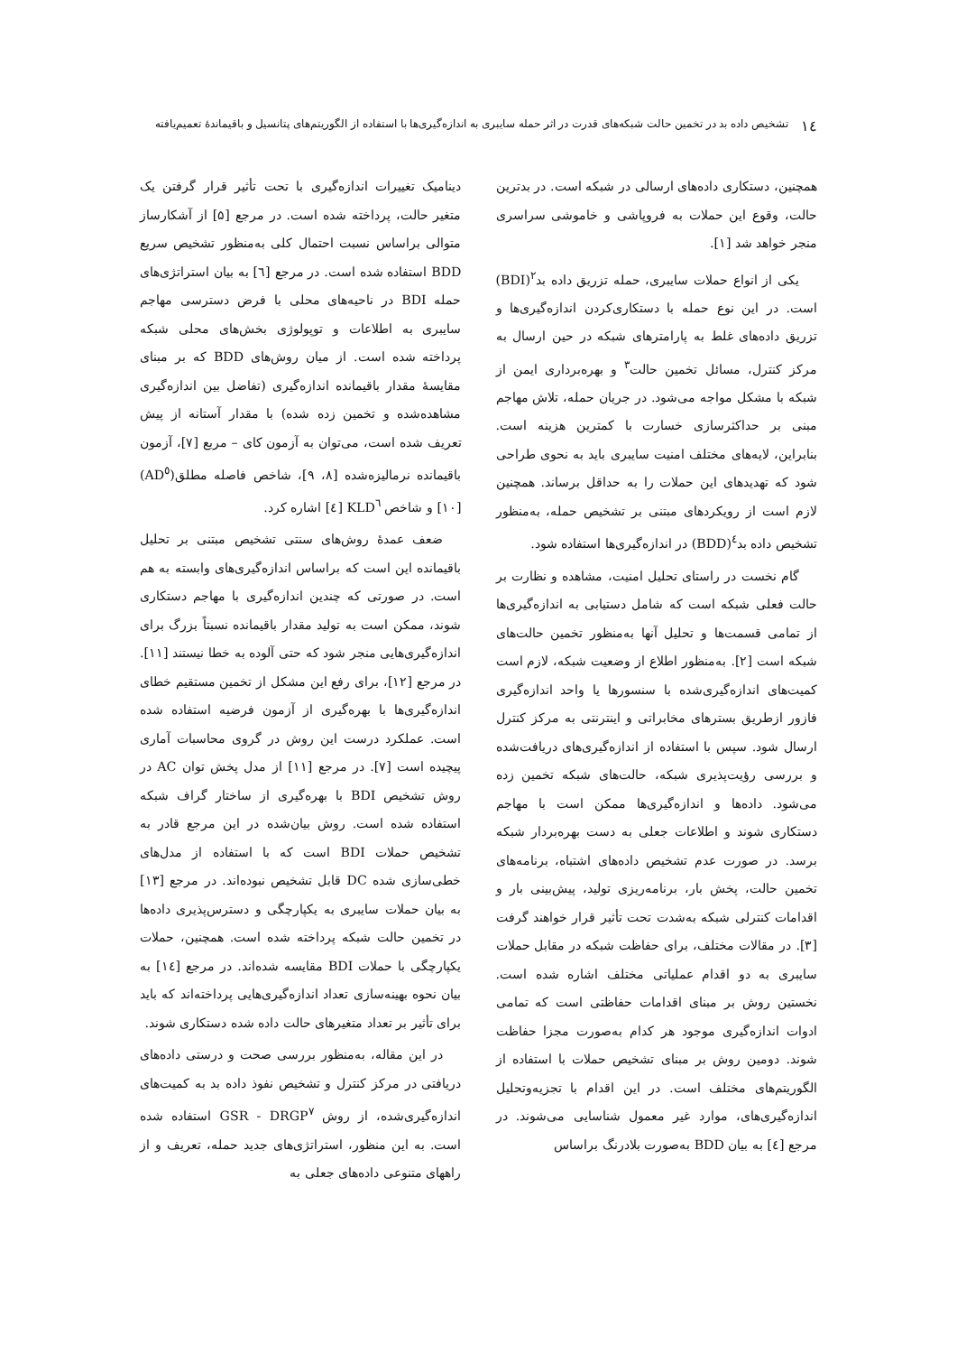۱٤ تشخیص داده بد در تخمین حالت شبکه‌های قدرت در اثر حمله سایبری به اندازه‌گیری‌ها با استفاده از الگوریتم‌های پتانسیل و باقیماندهٔ تعمیم‌یافته
همچنین، دستکاری داده‌های ارسالی در شبکه است. در بدترین حالت، وقوع این حملات به فروپاشی و خاموشی سراسری منجر خواهد شد [۱].
یکی از انواع حملات سایبری، حمله تزریق داده بد<sup>۲</sup>(BDI) است. در این نوع حمله با دستکاری‌کردن اندازه‌گیری‌ها و تزریق داده‌های غلط به پارامترهای شبکه در حین ارسال به مرکز کنترل، مسائل تخمین حالت<sup>۳</sup> و بهره‌برداری ایمن از شبکه با مشکل مواجه می‌شود. در جریان حمله، تلاش مهاجم مبنی بر حداکثرسازی خسارت با کمترین هزینه است. بنابراین، لایه‌های مختلف امنیت سایبری باید به نحوی طراحی شود که تهدیدهای این حملات را به حداقل برساند. همچنین لازم است از رویکردهای مبتنی بر تشخیص حمله، به‌منظور تشخیص داده بد<sup>٤</sup>(BDD) در اندازه‌گیری‌ها استفاده شود.
گام نخست در راستای تحلیل امنیت، مشاهده و نظارت بر حالت فعلی شبکه است که شامل دستیابی به اندازه‌گیری‌ها از تمامی قسمت‌ها و تحلیل آنها به‌منظور تخمین حالت‌های شبکه است [۲]. به‌منظور اطلاع از وضعیت شبکه، لازم است کمیت‌های اندازه‌گیری‌شده با سنسورها یا واحد اندازه‌گیری فازور ازطریق بسترهای مخابراتی و اینترنتی به مرکز کنترل ارسال شود. سپس با استفاده از اندازه‌گیری‌های دریافت‌شده و بررسی رؤیت‌پذیری شبکه، حالت‌های شبکه تخمین زده می‌شود. داده‌ها و اندازه‌گیری‌ها ممکن است با مهاجم دستکاری شوند و اطلاعات جعلی به دست بهره‌بردار شبکه برسد. در صورت عدم تشخیص داده‌های اشتباه، برنامه‌های تخمین حالت، پخش بار، برنامه‌ریزی تولید، پیش‌بینی بار و اقدامات کنترلی شبکه به‌شدت تحت تأثیر قرار خواهند گرفت [۳]. در مقالات مختلف، برای حفاظت شبکه در مقابل حملات سایبری به دو اقدام عملیاتی مختلف اشاره شده است. نخستین روش بر مبنای اقدامات حفاظتی است که تمامی ادوات اندازه‌گیری موجود هر کدام به‌صورت مجزا حفاظت شوند. دومین روش بر مبنای تشخیص حملات با استفاده از الگوریتم‌های مختلف است. در این اقدام با تجزیه‌وتحلیل اندازه‌گیری‌های، موارد غیر معمول شناسایی می‌شوند. در مرجع [٤] به بیان BDD به‌صورت بلادرنگ براساس
دینامیک تغییرات اندازه‌گیری با تحت تأثیر قرار گرفتن یک متغیر حالت، پرداخته شده است. در مرجع [۵] از آشکارساز متوالی براساس نسبت احتمال کلی به‌منظور تشخیص سریع BDD استفاده شده است. در مرجع [٦] به بیان استراتژی‌های حمله BDI در ناحیه‌های محلی با فرض دسترسی مهاجم سایبری به اطلاعات و توپولوژی بخش‌های محلی شبکه پرداخته شده است. از میان روش‌های BDD که بر مبنای مقایسهٔ مقدار باقیمانده اندازه‌گیری (تفاضل بین اندازه‌گیری مشاهده‌شده و تخمین زده شده) با مقدار آستانه از پیش تعریف شده است، می‌توان به آزمون کای – مربع [۷]، آزمون باقیمانده نرمالیزه‌شده [۸، ۹]، شاخص فاصله مطلق(AD<sup>٥</sup>) [۱۰] و شاخص KLD<sup>٦</sup> [٤] اشاره کرد.
ضعف عمدهٔ روش‌های سنتی تشخیص مبتنی بر تحلیل باقیمانده این است که براساس اندازه‌گیری‌های وابسته به هم است. در صورتی که چندین اندازه‌گیری با مهاجم دستکاری شوند، ممکن است به تولید مقدار باقیمانده نسبتاً بزرگ برای اندازه‌گیری‌هایی منجر شود که حتی آلوده به خطا نیستند [۱۱]. در مرجع [۱۲]، برای رفع این مشکل از تخمین مستقیم خطای اندازه‌گیری‌ها با بهره‌گیری از آزمون فرضیه استفاده شده است. عملکرد درست این روش در گروی محاسبات آماری پیچیده است [۷]. در مرجع [۱۱] از مدل پخش توان AC در روش تشخیص BDI با بهره‌گیری از ساختار گراف شبکه استفاده شده است. روش بیان‌شده در این مرجع قادر به تشخیص حملات BDI است که با استفاده از مدل‌های خطی‌سازی شده DC قابل تشخیص نبوده‌اند. در مرجع [۱۳] به بیان حملات سایبری به یکپارچگی و دسترس‌پذیری داده‌ها در تخمین حالت شبکه پرداخته شده است. همچنین، حملات یکپارچگی با حملات BDI مقایسه شده‌اند. در مرجع [۱٤] به بیان نحوه بهینه‌سازی تعداد اندازه‌گیری‌هایی پرداخته‌اند که باید برای تأثیر بر تعداد متغیرهای حالت داده شده دستکاری شوند.
در این مقاله، به‌منظور بررسی صحت و درستی داده‌های دریافتی در مرکز کنترل و تشخیص نفوذ داده بد به کمیت‌های اندازه‌گیری‌شده، از روش GSR - DRGP<sup>۷</sup> استفاده شده است. به این منظور، استراتژی‌های جدید حمله، تعریف و از راههای متنوعی داده‌های جعلی به